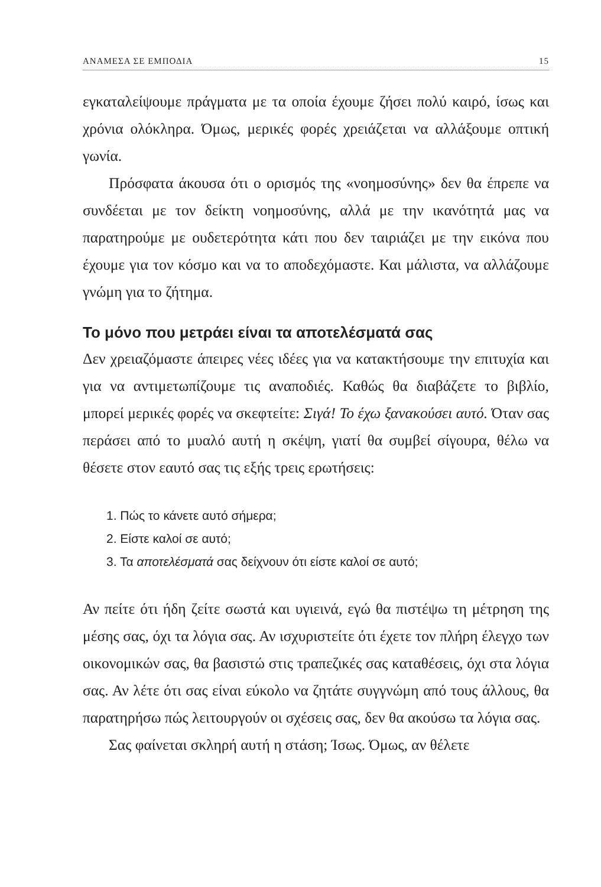ΑΝΑΜΕΣΑ ΣΕ ΕΜΠΟΔΙΑ 15
εγκαταλείψουμε πράγματα με τα οποία έχουμε ζήσει πολύ καιρό, ίσως και χρόνια ολόκληρα. Όμως, μερικές φορές χρειάζεται να αλλάξουμε οπτική γωνία.
Πρόσφατα άκουσα ότι ο ορισμός της «νοημοσύνης» δεν θα έπρεπε να συνδέεται με τον δείκτη νοημοσύνης, αλλά με την ικανότητά μας να παρατηρούμε με ουδετερότητα κάτι που δεν ταιριάζει με την εικόνα που έχουμε για τον κόσμο και να το αποδεχόμαστε. Και μάλιστα, να αλλάζουμε γνώμη για το ζήτημα.
Το μόνο που μετράει είναι τα αποτελέσματά σας
Δεν χρειαζόμαστε άπειρες νέες ιδέες για να κατακτήσουμε την επιτυχία και για να αντιμετωπίζουμε τις αναποδιές. Καθώς θα διαβάζετε το βιβλίο, μπορεί μερικές φορές να σκεφτείτε: Σιγά! Το έχω ξανακούσει αυτό. Όταν σας περάσει από το μυαλό αυτή η σκέψη, γιατί θα συμβεί σίγουρα, θέλω να θέσετε στον εαυτό σας τις εξής τρεις ερωτήσεις:
1. Πώς το κάνετε αυτό σήμερα;
2. Είστε καλοί σε αυτό;
3. Τα αποτελέσματά σας δείχνουν ότι είστε καλοί σε αυτό;
Αν πείτε ότι ήδη ζείτε σωστά και υγιεινά, εγώ θα πιστέψω τη μέτρηση της μέσης σας, όχι τα λόγια σας. Αν ισχυριστείτε ότι έχετε τον πλήρη έλεγχο των οικονομικών σας, θα βασιστώ στις τραπεζικές σας καταθέσεις, όχι στα λόγια σας. Αν λέτε ότι σας είναι εύκολο να ζητάτε συγγνώμη από τους άλλους, θα παρατηρήσω πώς λειτουργούν οι σχέσεις σας, δεν θα ακούσω τα λόγια σας.
Σας φαίνεται σκληρή αυτή η στάση; Ίσως. Όμως, αν θέλετε